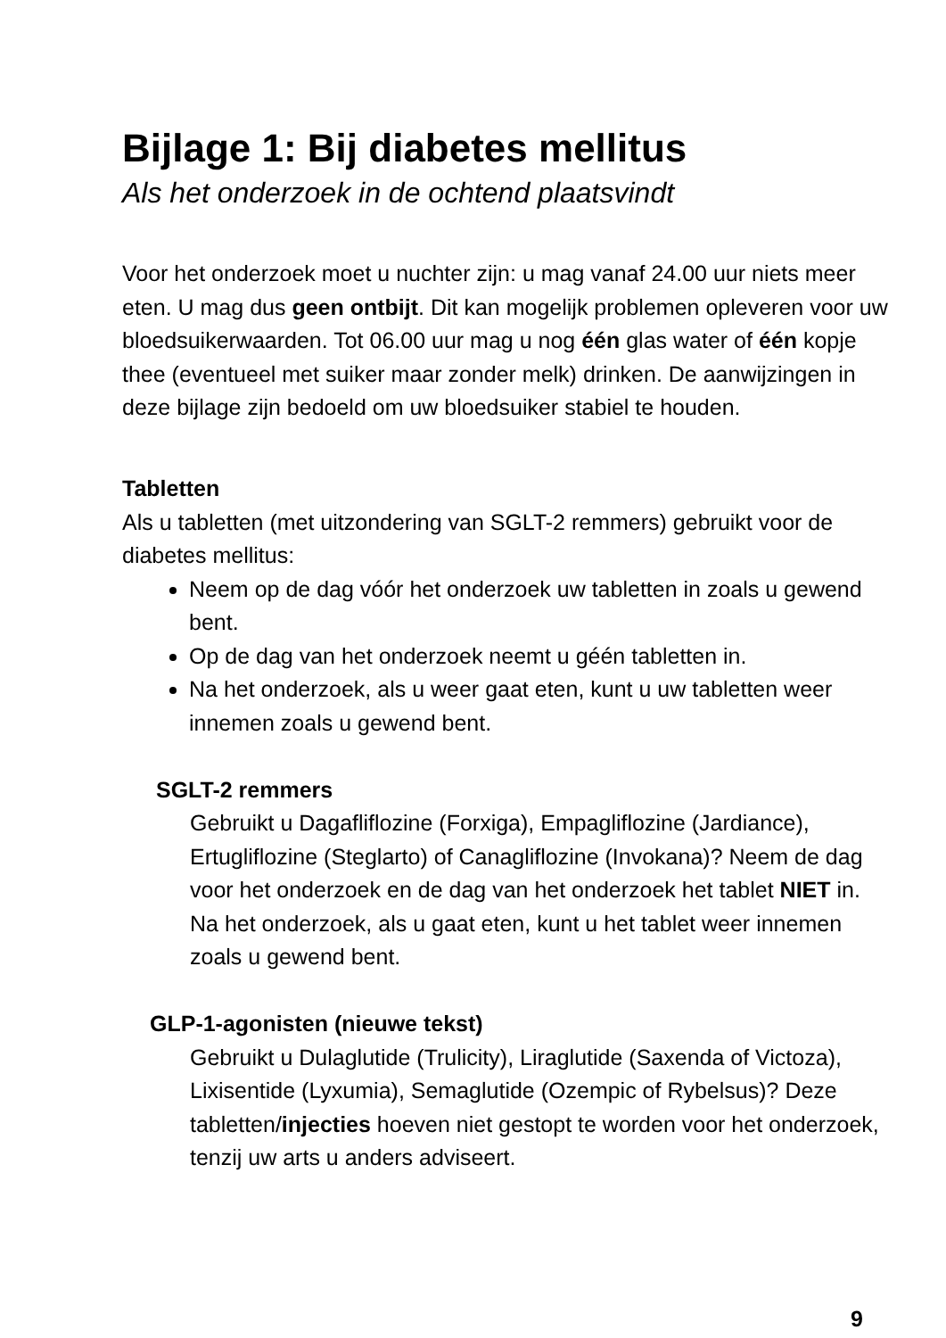Bijlage 1: Bij diabetes mellitus
Als het onderzoek in de ochtend plaatsvindt
Voor het onderzoek moet u nuchter zijn: u mag vanaf 24.00 uur niets meer eten. U mag dus geen ontbijt. Dit kan mogelijk problemen opleveren voor uw bloedsuikerwaarden. Tot 06.00 uur mag u nog één glas water of één kopje thee (eventueel met suiker maar zonder melk) drinken. De aanwijzingen in deze bijlage zijn bedoeld om uw bloedsuiker stabiel te houden.
Tabletten
Als u tabletten (met uitzondering van SGLT-2 remmers) gebruikt voor de diabetes mellitus:
Neem op de dag vóór het onderzoek uw tabletten in zoals u gewend bent.
Op de dag van het onderzoek neemt u géén tabletten in.
Na het onderzoek, als u weer gaat eten, kunt u uw tabletten weer innemen zoals u gewend bent.
SGLT-2 remmers
Gebruikt u Dagafliflozine (Forxiga), Empagliflozine (Jardiance), Ertugliflozine (Steglarto) of Canagliflozine (Invokana)? Neem de dag voor het onderzoek en de dag van het onderzoek het tablet NIET in.
Na het onderzoek, als u gaat eten, kunt u het tablet weer innemen zoals u gewend bent.
GLP-1-agonisten (nieuwe tekst)
Gebruikt u Dulaglutide (Trulicity), Liraglutide (Saxenda of Victoza), Lixisentide (Lyxumia), Semaglutide (Ozempic of Rybelsus)? Deze tabletten/injecties hoeven niet gestopt te worden voor het onderzoek, tenzij uw arts u anders adviseert.
9